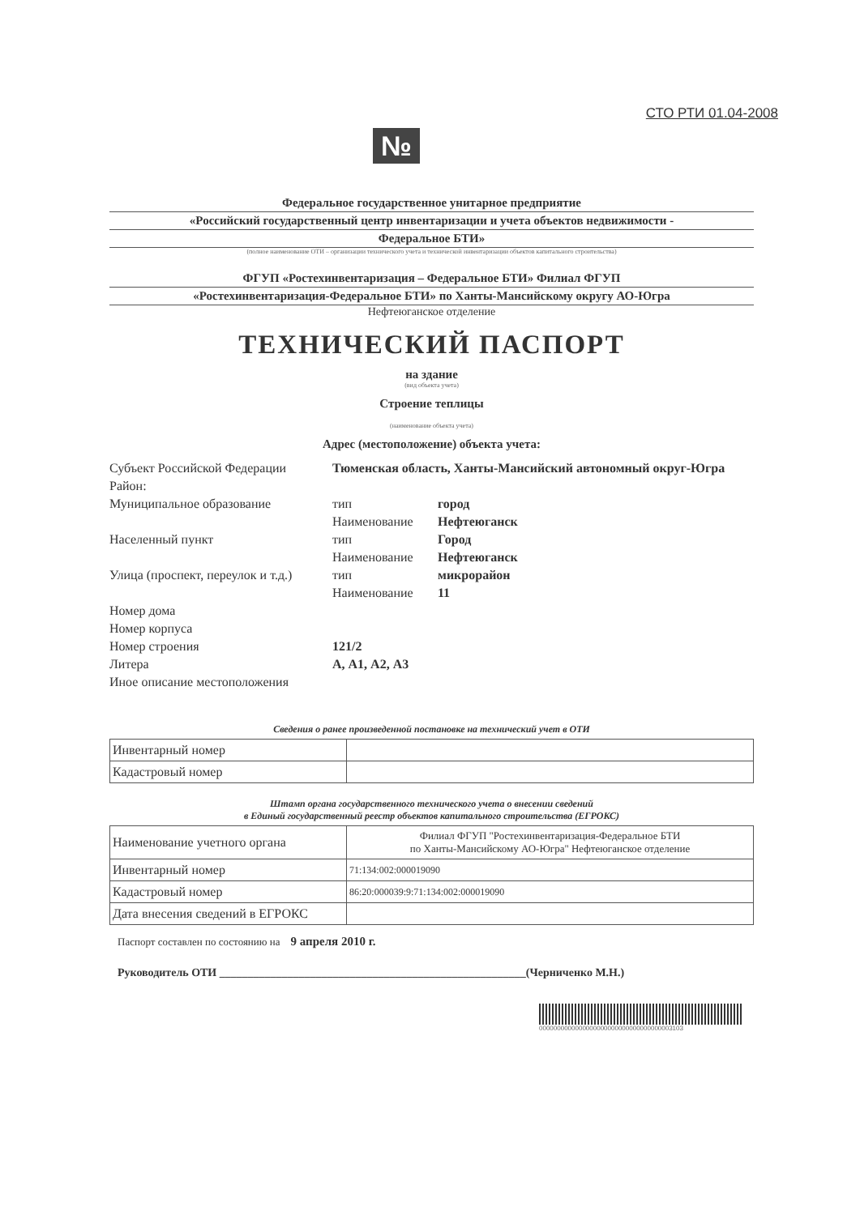СТО РТИ 01.04-2008
№
Федеральное государственное унитарное предприятие
«Российский государственный центр инвентаризации и учета объектов недвижимости -
Федеральное БТИ»
(полное наименование ОТИ – организации технического учета и технической инвентаризации объектов капитального строительства)
ФГУП «Ростехинвентаризация – Федеральное БТИ» Филиал ФГУП
«Ростехинвентаризация-Федеральное БТИ» по Ханты-Мансийскому округу АО-Югра
Нефтеюганское отделение
ТЕХНИЧЕСКИЙ ПАСПОРТ
на здание
(вид объекта учета)
Строение теплицы
(наименование объекта учета)
Адрес (местоположение) объекта учета:
| Субъект Российской Федерации | Тюменская область, Ханты-Мансийский автономный округ-Югра | |
| Район: | | |
| Муниципальное образование | тип | город |
| | Наименование | Нефтеюганск |
| Населенный пункт | тип | Город |
| | Наименование | Нефтеюганск |
| Улица (проспект, переулок и т.д.) | тип | микрорайон |
| | Наименование | 11 |
| Номер дома | | |
| Номер корпуса | | |
| Номер строения | 121/2 | |
| Литера | А, А1, А2, А3 | |
| Иное описание местоположения | | |
Сведения о ранее произведенной постановке на технический учет в ОТИ
| Инвентарный номер | |
| Кадастровый номер | |
Штамп органа государственного технического учета о внесении сведений
в Единый государственный реестр объектов капитального строительства (ЕГРОКС)
| Наименование учетного органа | Филиал ФГУП "Ростехинвентаризация-Федеральное БТИ по Ханты-Мансийскому АО-Югра" Нефтеюганское отделение |
| Инвентарный номер | 71:134:002:000019090 |
| Кадастровый номер | 86:20:000039:9:71:134:002:000019090 |
| Дата внесения сведений в ЕГРОКС | |
Паспорт составлен по состоянию на 9 апреля 2010 г.
Руководитель ОТИ ______________________________________________________(Черниченко М.Н.)
0000000000000000000000000000000000003103